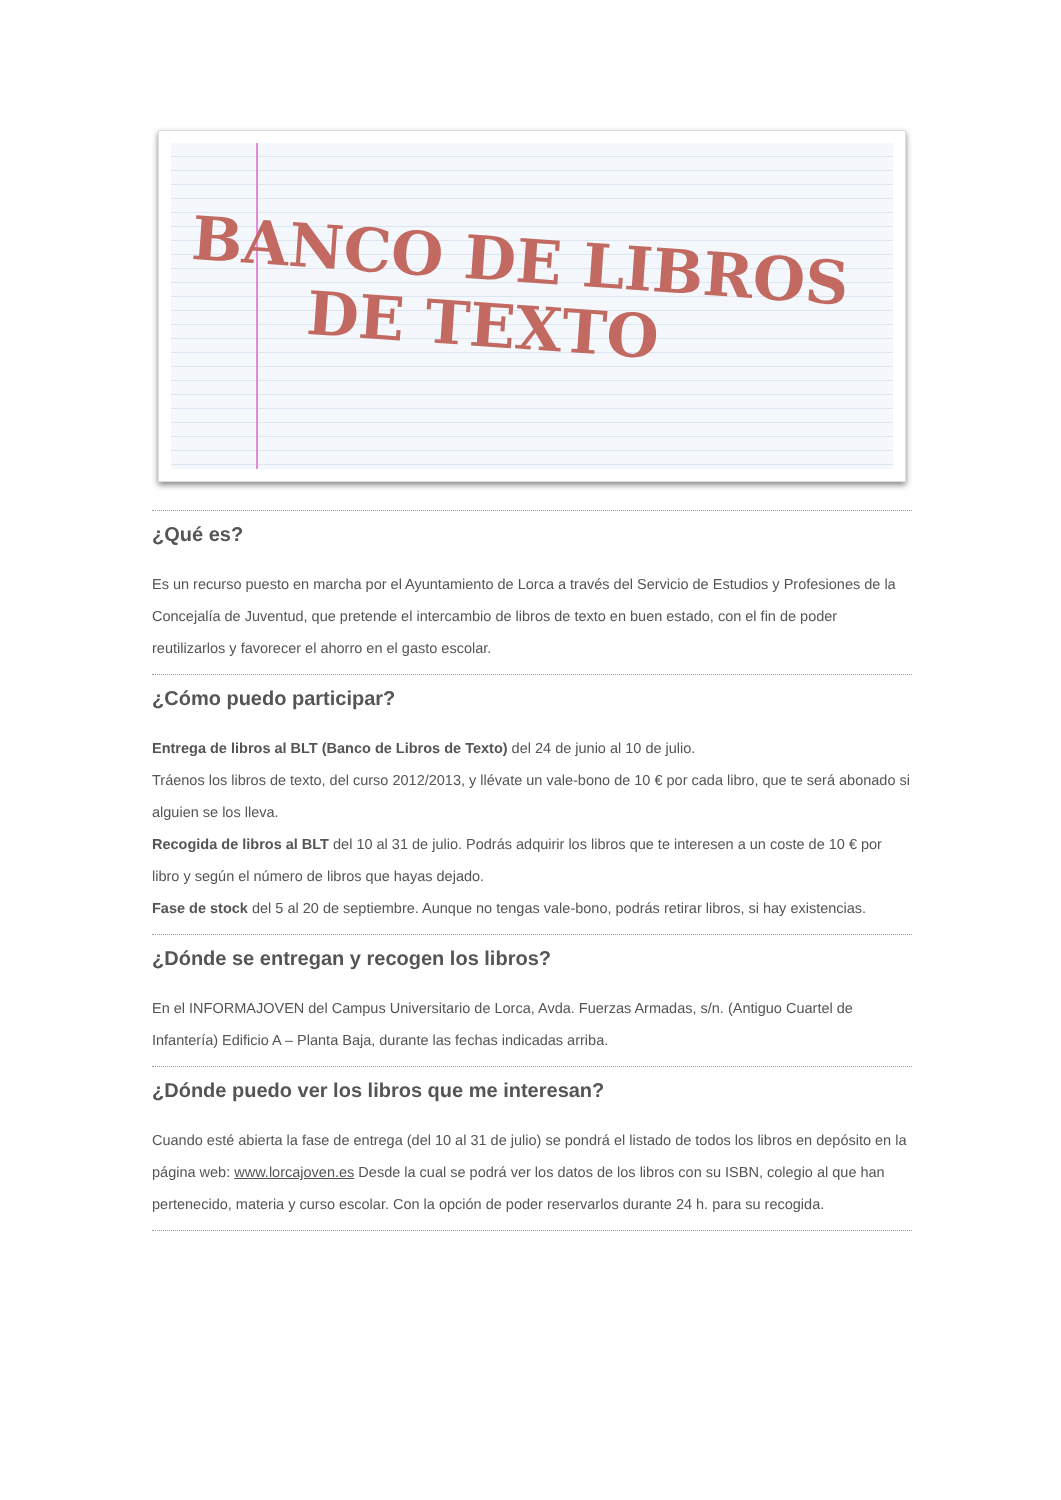BANCO DE LIBROS
DE TEXTO
¿Qué es?
Es un recurso puesto en marcha por el Ayuntamiento de Lorca a través del Servicio de Estudios y Profesiones de la Concejalía de Juventud, que pretende el intercambio de libros de texto en buen estado, con el fin de poder reutilizarlos y favorecer el ahorro en el gasto escolar.
¿Cómo puedo participar?
Entrega de libros al BLT (Banco de Libros de Texto) del 24 de junio al 10 de julio.
Tráenos los libros de texto, del curso 2012/2013, y llévate un vale-bono de 10 € por cada libro, que te será abonado si alguien se los lleva.
Recogida de libros al BLT del 10 al 31 de julio. Podrás adquirir los libros que te interesen a un coste de 10 € por libro y según el número de libros que hayas dejado.
Fase de stock del 5 al 20 de septiembre. Aunque no tengas vale-bono, podrás retirar libros, si hay existencias.
¿Dónde se entregan y recogen los libros?
En el INFORMAJOVEN del Campus Universitario de Lorca, Avda. Fuerzas Armadas, s/n. (Antiguo Cuartel de Infantería) Edificio A – Planta Baja, durante las fechas indicadas arriba.
¿Dónde puedo ver los libros que me interesan?
Cuando esté abierta la fase de entrega (del 10 al 31 de julio) se pondrá el listado de todos los libros en depósito en la página web: www.lorcajoven.es Desde la cual se podrá ver los datos de los libros con su ISBN, colegio al que han pertenecido, materia y curso escolar. Con la opción de poder reservarlos durante 24 h. para su recogida.